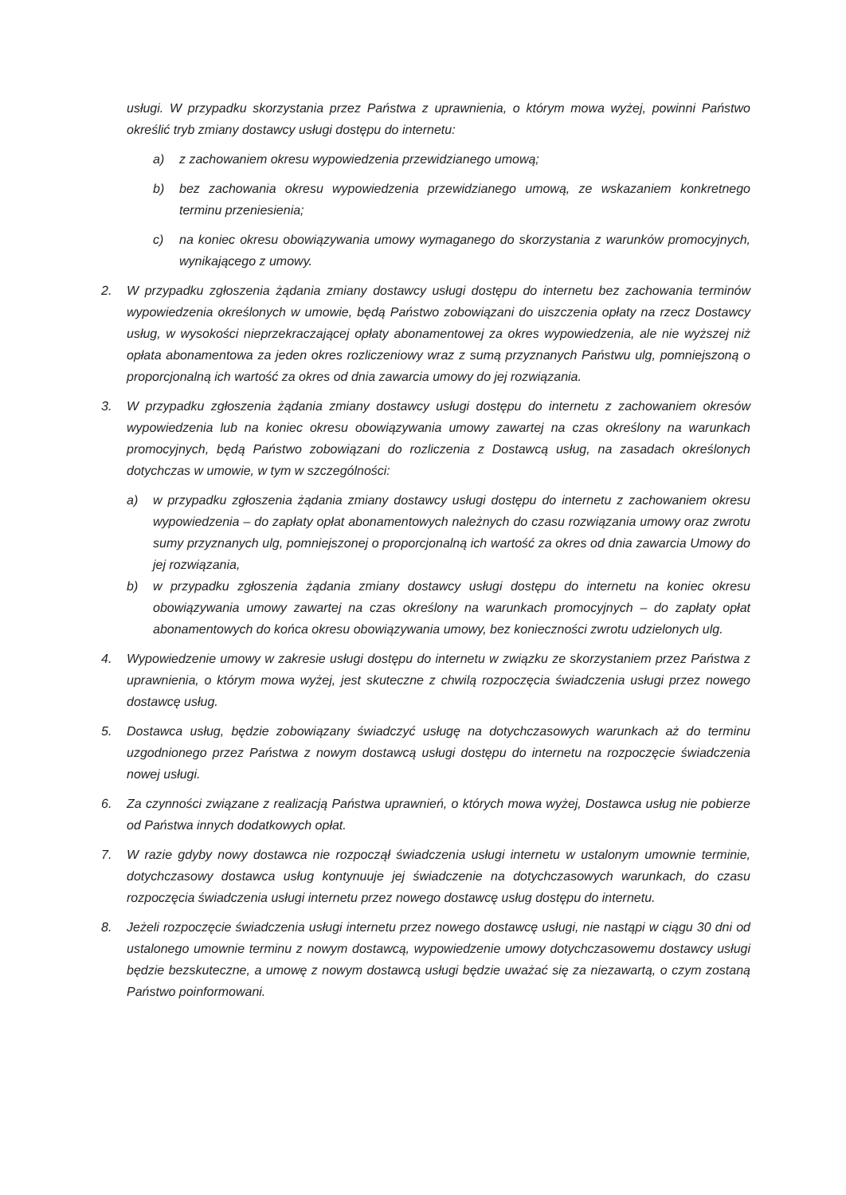usługi. W przypadku skorzystania przez Państwa z uprawnienia, o którym mowa wyżej, powinni Państwo określić tryb zmiany dostawcy usługi dostępu do internetu:
a) z zachowaniem okresu wypowiedzenia przewidzianego umową;
b) bez zachowania okresu wypowiedzenia przewidzianego umową, ze wskazaniem konkretnego terminu przeniesienia;
c) na koniec okresu obowiązywania umowy wymaganego do skorzystania z warunków promocyjnych, wynikającego z umowy.
2. W przypadku zgłoszenia żądania zmiany dostawcy usługi dostępu do internetu bez zachowania terminów wypowiedzenia określonych w umowie, będą Państwo zobowiązani do uiszczenia opłaty na rzecz Dostawcy usług, w wysokości nieprzekraczającej opłaty abonamentowej za okres wypowiedzenia, ale nie wyższej niż opłata abonamentowa za jeden okres rozliczeniowy wraz z sumą przyznanych Państwu ulg, pomniejszoną o proporcjonalną ich wartość za okres od dnia zawarcia umowy do jej rozwiązania.
3. W przypadku zgłoszenia żądania zmiany dostawcy usługi dostępu do internetu z zachowaniem okresów wypowiedzenia lub na koniec okresu obowiązywania umowy zawartej na czas określony na warunkach promocyjnych, będą Państwo zobowiązani do rozliczenia z Dostawcą usług, na zasadach określonych dotychczas w umowie, w tym w szczególności:
a) w przypadku zgłoszenia żądania zmiany dostawcy usługi dostępu do internetu z zachowaniem okresu wypowiedzenia – do zapłaty opłat abonamentowych należnych do czasu rozwiązania umowy oraz zwrotu sumy przyznanych ulg, pomniejszonej o proporcjonalną ich wartość za okres od dnia zawarcia Umowy do jej rozwiązania,
b) w przypadku zgłoszenia żądania zmiany dostawcy usługi dostępu do internetu na koniec okresu obowiązywania umowy zawartej na czas określony na warunkach promocyjnych – do zapłaty opłat abonamentowych do końca okresu obowiązywania umowy, bez konieczności zwrotu udzielonych ulg.
4. Wypowiedzenie umowy w zakresie usługi dostępu do internetu w związku ze skorzystaniem przez Państwa z uprawnienia, o którym mowa wyżej, jest skuteczne z chwilą rozpoczęcia świadczenia usługi przez nowego dostawcę usług.
5. Dostawca usług, będzie zobowiązany świadczyć usługę na dotychczasowych warunkach aż do terminu uzgodnionego przez Państwa z nowym dostawcą usługi dostępu do internetu na rozpoczęcie świadczenia nowej usługi.
6. Za czynności związane z realizacją Państwa uprawnień, o których mowa wyżej, Dostawca usług nie pobierze od Państwa innych dodatkowych opłat.
7. W razie gdyby nowy dostawca nie rozpoczął świadczenia usługi internetu w ustalonym umownie terminie, dotychczasowy dostawca usług kontynuuje jej świadczenie na dotychczasowych warunkach, do czasu rozpoczęcia świadczenia usługi internetu przez nowego dostawcę usług dostępu do internetu.
8. Jeżeli rozpoczęcie świadczenia usługi internetu przez nowego dostawcę usługi, nie nastąpi w ciągu 30 dni od ustalonego umownie terminu z nowym dostawcą, wypowiedzenie umowy dotychczasowemu dostawcy usługi będzie bezskuteczne, a umowę z nowym dostawcą usługi będzie uważać się za niezawartą, o czym zostaną Państwo poinformowani.